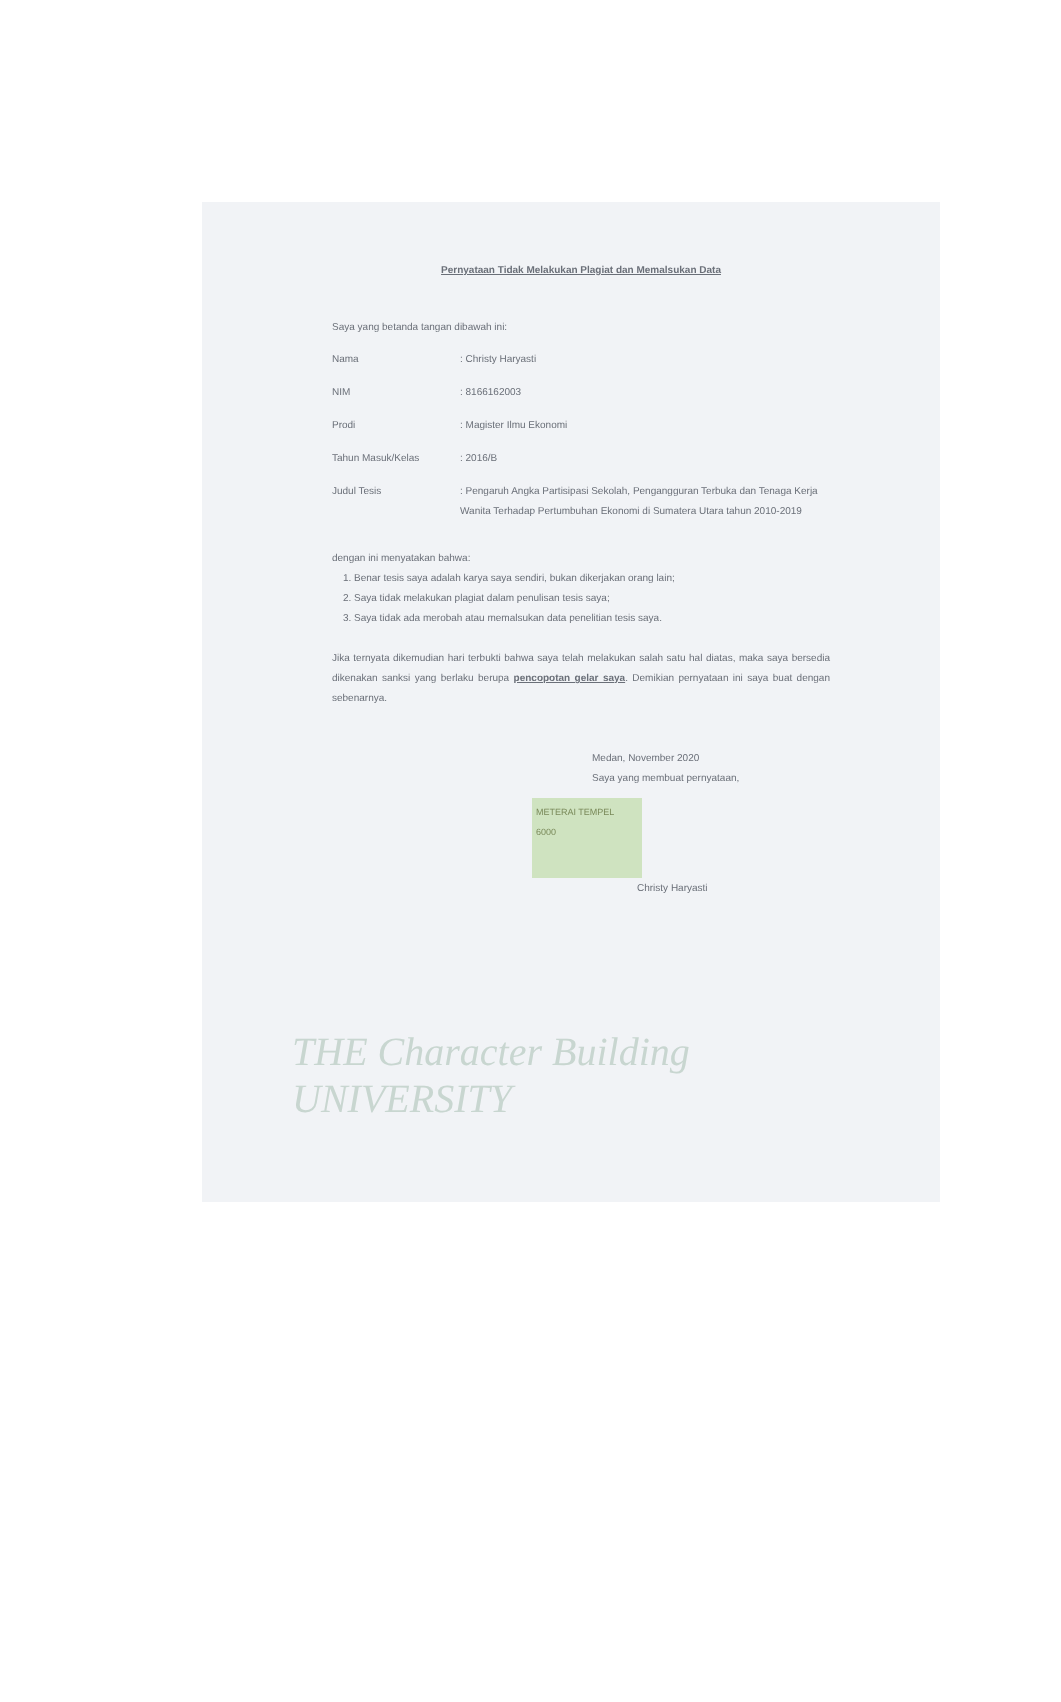Pernyataan Tidak Melakukan Plagiat dan Memalsukan Data
Saya yang betanda tangan dibawah ini:
| Nama | : Christy Haryasti |
| NIM | : 8166162003 |
| Prodi | : Magister Ilmu Ekonomi |
| Tahun Masuk/Kelas | : 2016/B |
| Judul Tesis | : Pengaruh Angka Partisipasi Sekolah, Pengangguran Terbuka dan Tenaga Kerja Wanita Terhadap Pertumbuhan Ekonomi di Sumatera Utara tahun 2010-2019 |
dengan ini menyatakan bahwa:
1. Benar tesis saya adalah karya saya sendiri, bukan dikerjakan orang lain;
2. Saya tidak melakukan plagiat dalam penulisan tesis saya;
3. Saya tidak ada merobah atau memalsukan data penelitian tesis saya.
Jika ternyata dikemudian hari terbukti bahwa saya telah melakukan salah satu hal diatas, maka saya bersedia dikenakan sanksi yang berlaku berupa pencopotan gelar saya. Demikian pernyataan ini saya buat dengan sebenarnya.
Medan, November 2020
Saya yang membuat pernyataan,
METERAI TEMPEL
6000
Christy Haryasti
THE Character Building UNIVERSITY